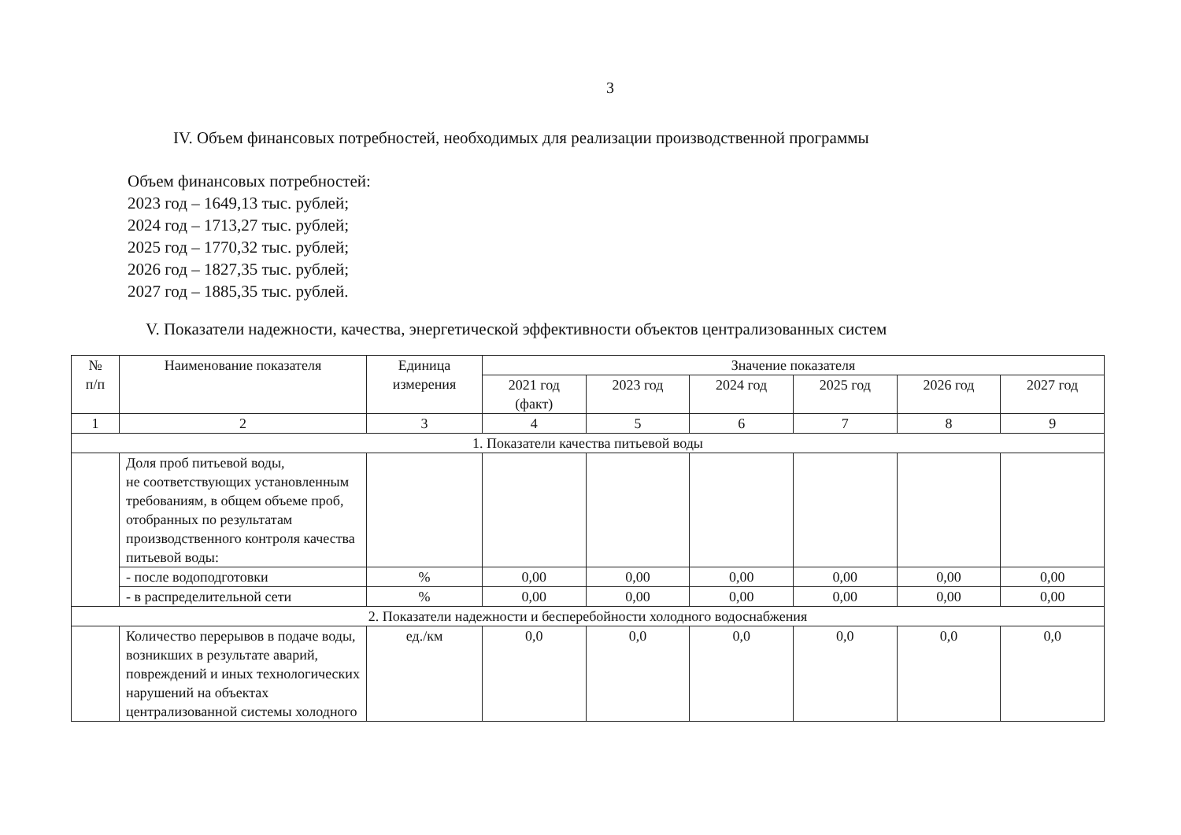3
IV. Объем финансовых потребностей, необходимых для реализации производственной программы
Объем финансовых потребностей:
2023 год – 1649,13 тыс. рублей;
2024 год – 1713,27 тыс. рублей;
2025 год – 1770,32 тыс. рублей;
2026 год – 1827,35 тыс. рублей;
2027 год – 1885,35 тыс. рублей.
V. Показатели надежности, качества, энергетической эффективности объектов централизованных систем
| № п/п | Наименование показателя | Единица измерения | Значение показателя | | | | | |
| --- | --- | --- | --- | --- | --- | --- | --- | --- |
| | | | 2021 год (факт) | 2023 год | 2024 год | 2025 год | 2026 год | 2027 год |
| 1 | 2 | 3 | 4 | 5 | 6 | 7 | 8 | 9 |
| 1. Показатели качества питьевой воды | | | | | | | | |
| | Доля проб питьевой воды, не соответствующих установленным требованиям, в общем объеме проб, отобранных по результатам производственного контроля качества питьевой воды: | | | | | | | |
| | - после водоподготовки | % | 0,00 | 0,00 | 0,00 | 0,00 | 0,00 | 0,00 |
| | - в распределительной сети | % | 0,00 | 0,00 | 0,00 | 0,00 | 0,00 | 0,00 |
| 2. Показатели надежности и бесперебойности холодного водоснабжения | | | | | | | | |
| | Количество перерывов в подаче воды, возникших в результате аварий, повреждений и иных технологических нарушений на объектах централизованной системы холодного | ед./км | 0,0 | 0,0 | 0,0 | 0,0 | 0,0 | 0,0 |